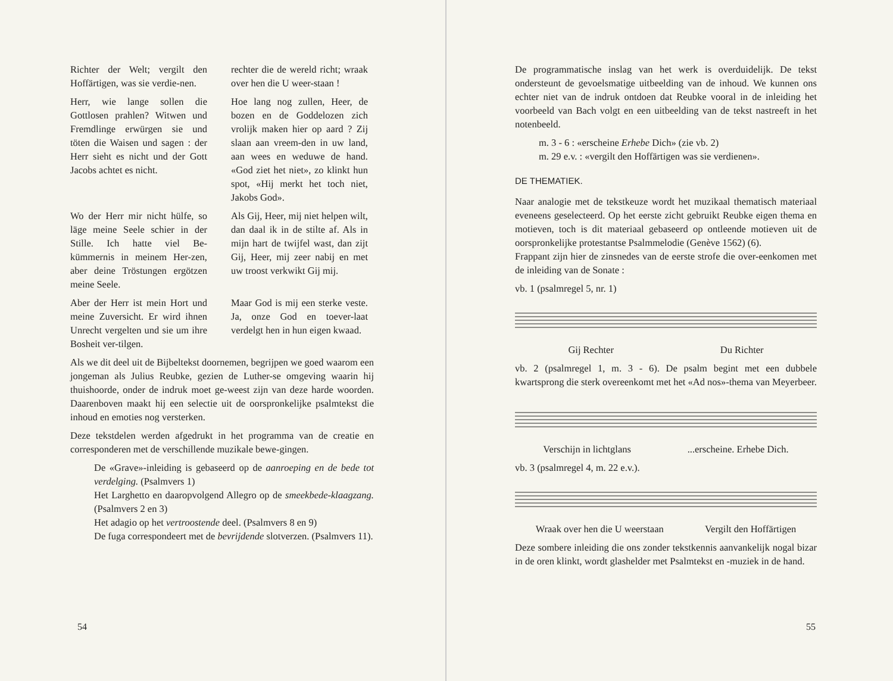Richter der Welt; vergilt den Hoffärtigen, was sie verdie-nen.
rechter die de wereld richt; wraak over hen die U weer-staan !
Herr, wie lange sollen die Gottlosen prahlen? Witwen und Fremdlinge erwürgen sie und töten die Waisen und sagen : der Herr sieht es nicht und der Gott Jacobs achtet es nicht.
Hoe lang nog zullen, Heer, de bozen en de Goddelozen zich vrolijk maken hier op aard ? Zij slaan aan vreem-den in uw land, aan wees en weduwe de hand. «God ziet het niet», zo klinkt hun spot, «Hij merkt het toch niet, Jakobs God».
Wo der Herr mir nicht hülfe, so läge meine Seele schier in der Stille. Ich hatte viel Be-kümmernis in meinem Her-zen, aber deine Tröstungen ergötzen meine Seele.
Als Gij, Heer, mij niet helpen wilt, dan daal ik in de stilte af. Als in mijn hart de twijfel wast, dan zijt Gij, Heer, mij zeer nabij en met uw troost verkwikt Gij mij.
Aber der Herr ist mein Hort und meine Zuversicht. Er wird ihnen Unrecht vergelten und sie um ihre Bosheit ver-tilgen.
Maar God is mij een sterke veste. Ja, onze God en toever-laat verdelgt hen in hun eigen kwaad.
Als we dit deel uit de Bijbeltekst doornemen, begrijpen we goed waarom een jongeman als Julius Reubke, gezien de Luther-se omgeving waarin hij thuishoorde, onder de indruk moet ge-weest zijn van deze harde woorden. Daarenboven maakt hij een selectie uit de oorspronkelijke psalmtekst die inhoud en emoties nog versterken.
Deze tekstdelen werden afgedrukt in het programma van de creatie en corresponderen met de verschillende muzikale bewe-gingen.
De «Grave»-inleiding is gebaseerd op de aanroeping en de bede tot verdelging. (Psalmvers 1)
Het Larghetto en daaropvolgend Allegro op de smeekbede-klaagzang. (Psalmvers 2 en 3)
Het adagio op het vertroostende deel. (Psalmvers 8 en 9)
De fuga correspondeert met de bevrijdende slotverzen. (Psalmvers 11).
54
De programmatische inslag van het werk is overduidelijk. De tekst ondersteunt de gevoelsmatige uitbeelding van de inhoud. We kunnen ons echter niet van de indruk ontdoen dat Reubke vooral in de inleiding het voorbeeld van Bach volgt en een uitbeelding van de tekst nastreeft in het notenbeeld.
m. 3 - 6 : «erscheine Erhebe Dich» (zie vb. 2)
m. 29 e.v. : «vergilt den Hoffärtigen was sie verdienen».
DE THEMATIEK.
Naar analogie met de tekstkeuze wordt het muzikaal thematisch materiaal eveneens geselecteerd. Op het eerste zicht gebruikt Reubke eigen thema en motieven, toch is dit materiaal gebaseerd op ontleende motieven uit de oorspronkelijke protestantse Psalmmelodie (Genève 1562) (6).
Frappant zijn hier de zinsnedes van de eerste strofe die over-eenkomen met de inleiding van de Sonate :
vb. 1 (psalmregel 5, nr. 1)
Gij Rechter Du Richter
vb. 2 (psalmregel 1, m. 3 - 6). De psalm begint met een dubbele kwartsprong die sterk overeenkomt met het «Ad nos»-thema van Meyerbeer.
Verschijn in lichtglans ...erscheine. Erhebe Dich.
vb. 3 (psalmregel 4, m. 22 e.v.).
Wraak over hen die U weerstaan Vergilt den Hoffärtigen
Deze sombere inleiding die ons zonder tekstkennis aanvankelijk nogal bizar in de oren klinkt, wordt glashelder met Psalmtekst en -muziek in de hand.
55